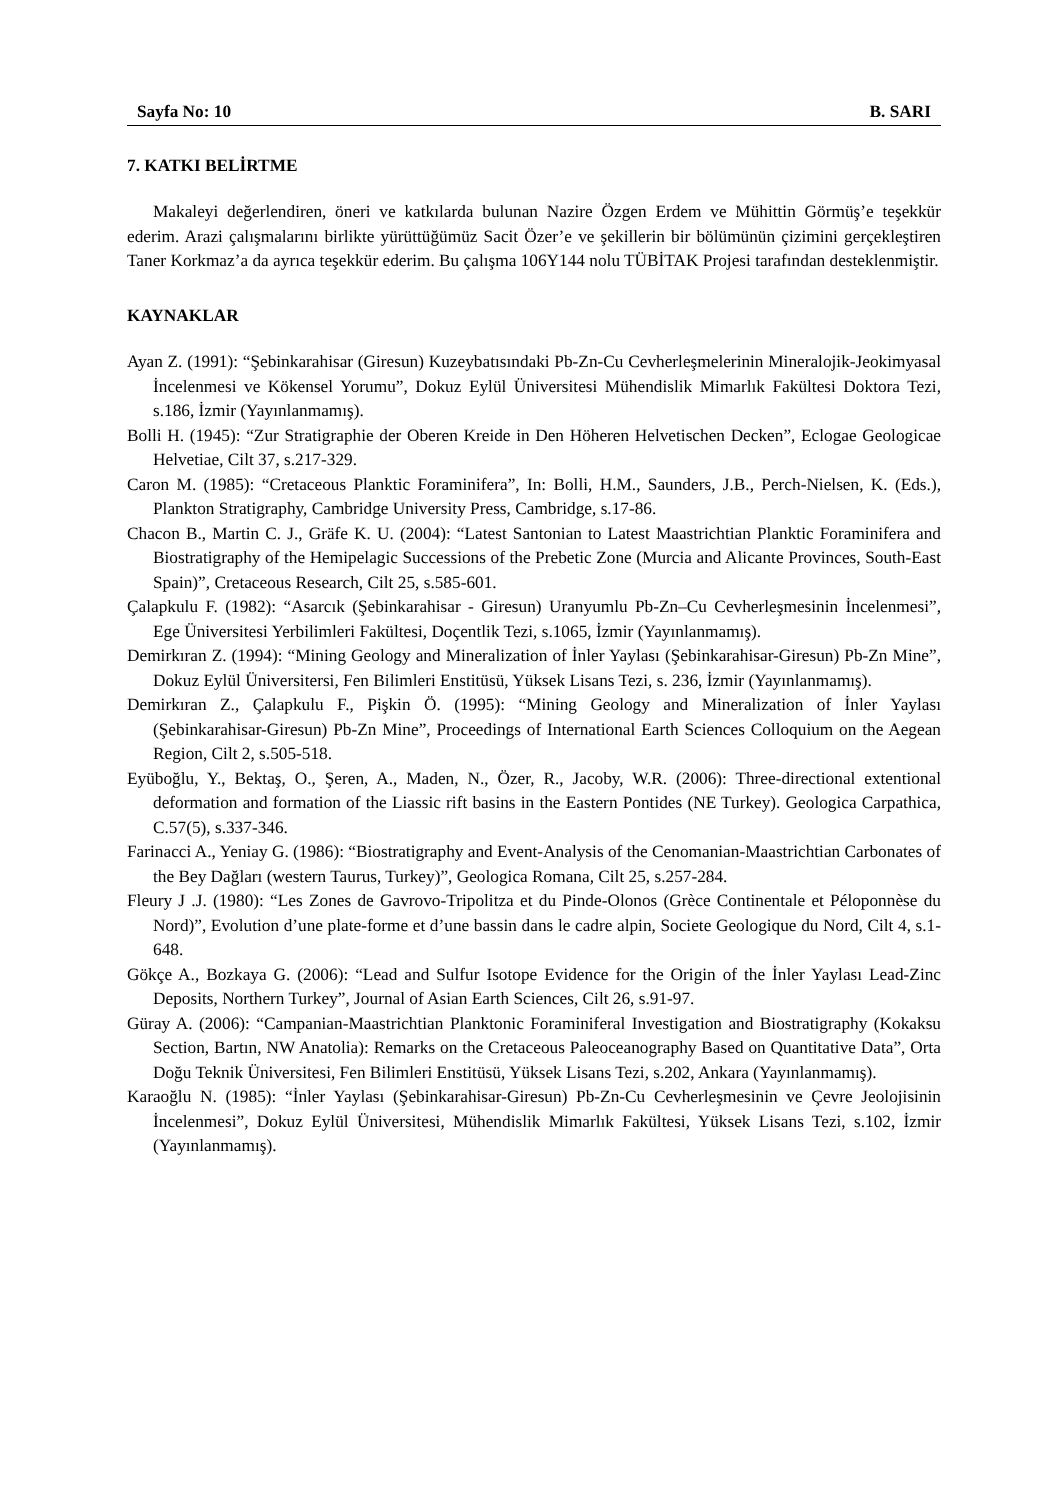Sayfa No: 10 B. SARI
7. KATKI BELİRTME
Makaleyi değerlendiren, öneri ve katkılarda bulunan Nazire Özgen Erdem ve Mühittin Görmüş’e teşekkür ederim. Arazi çalışmalarını birlikte yürüttüğümüz Sacit Özer’e ve şekillerin bir bölümünün çizimini gerçekleştiren Taner Korkmaz’a da ayrıca teşekkür ederim. Bu çalışma 106Y144 nolu TÜBİTAK Projesi tarafından desteklenmiştir.
KAYNAKLAR
Ayan Z. (1991): “Şebinkarahisar (Giresun) Kuzeybatısındaki Pb-Zn-Cu Cevherleşmelerinin Mineralojik-Jeokimyasal İncelenmesi ve Kökensel Yorumu”, Dokuz Eylül Üniversitesi Mühendislik Mimarlık Fakültesi Doktora Tezi, s.186, İzmir (Yayınlanmamış).
Bolli H. (1945): “Zur Stratigraphie der Oberen Kreide in Den Höheren Helvetischen Decken”, Eclogae Geologicae Helvetiae, Cilt 37, s.217-329.
Caron M. (1985): “Cretaceous Planktic Foraminifera”, In: Bolli, H.M., Saunders, J.B., Perch-Nielsen, K. (Eds.), Plankton Stratigraphy, Cambridge University Press, Cambridge, s.17-86.
Chacon B., Martin C. J., Gräfe K. U. (2004): “Latest Santonian to Latest Maastrichtian Planktic Foraminifera and Biostratigraphy of the Hemipelagic Successions of the Prebetic Zone (Murcia and Alicante Provinces, South-East Spain)”, Cretaceous Research, Cilt 25, s.585-601.
Çalapkulu F. (1982): “Asarcık (Şebinkarahisar - Giresun) Uranyumlu Pb-Zn–Cu Cevherleşmesinin İncelenmesi”, Ege Üniversitesi Yerbilimleri Fakültesi, Doçentlik Tezi, s.1065, İzmir (Yayınlanmamış).
Demirkıran Z. (1994): “Mining Geology and Mineralization of İnler Yaylası (Şebinkarahisar-Giresun) Pb-Zn Mine”, Dokuz Eylül Üniversitersi, Fen Bilimleri Enstitüsü, Yüksek Lisans Tezi, s. 236, İzmir (Yayınlanmamış).
Demirkıran Z., Çalapkulu F., Pişkin Ö. (1995): “Mining Geology and Mineralization of İnler Yaylası (Şebinkarahisar-Giresun) Pb-Zn Mine”, Proceedings of International Earth Sciences Colloquium on the Aegean Region, Cilt 2, s.505-518.
Eyüboğlu, Y., Bektaş, O., Şeren, A., Maden, N., Özer, R., Jacoby, W.R. (2006): Three-directional extentional deformation and formation of the Liassic rift basins in the Eastern Pontides (NE Turkey). Geologica Carpathica, C.57(5), s.337-346.
Farinacci A., Yeniay G. (1986): “Biostratigraphy and Event-Analysis of the Cenomanian-Maastrichtian Carbonates of the Bey Dağları (western Taurus, Turkey)”, Geologica Romana, Cilt 25, s.257-284.
Fleury J .J. (1980): “Les Zones de Gavrovo-Tripolitza et du Pinde-Olonos (Grèce Continentale et Péloponnèse du Nord)”, Evolution d’une plate-forme et d’une bassin dans le cadre alpin, Societe Geologique du Nord, Cilt 4, s.1-648.
Gökçe A., Bozkaya G. (2006): “Lead and Sulfur Isotope Evidence for the Origin of the İnler Yaylası Lead-Zinc Deposits, Northern Turkey”, Journal of Asian Earth Sciences, Cilt 26, s.91-97.
Güray A. (2006): “Campanian-Maastrichtian Planktonic Foraminiferal Investigation and Biostratigraphy (Kokaksu Section, Bartın, NW Anatolia): Remarks on the Cretaceous Paleoceanography Based on Quantitative Data”, Orta Doğu Teknik Üniversitesi, Fen Bilimleri Enstitüsü, Yüksek Lisans Tezi, s.202, Ankara (Yayınlanmamış).
Karaoğlu N. (1985): “İnler Yaylası (Şebinkarahisar-Giresun) Pb-Zn-Cu Cevherleşmesinin ve Çevre Jeolojisinin İncelenmesi”, Dokuz Eylül Üniversitesi, Mühendislik Mimarlık Fakültesi, Yüksek Lisans Tezi, s.102, İzmir (Yayınlanmamış).